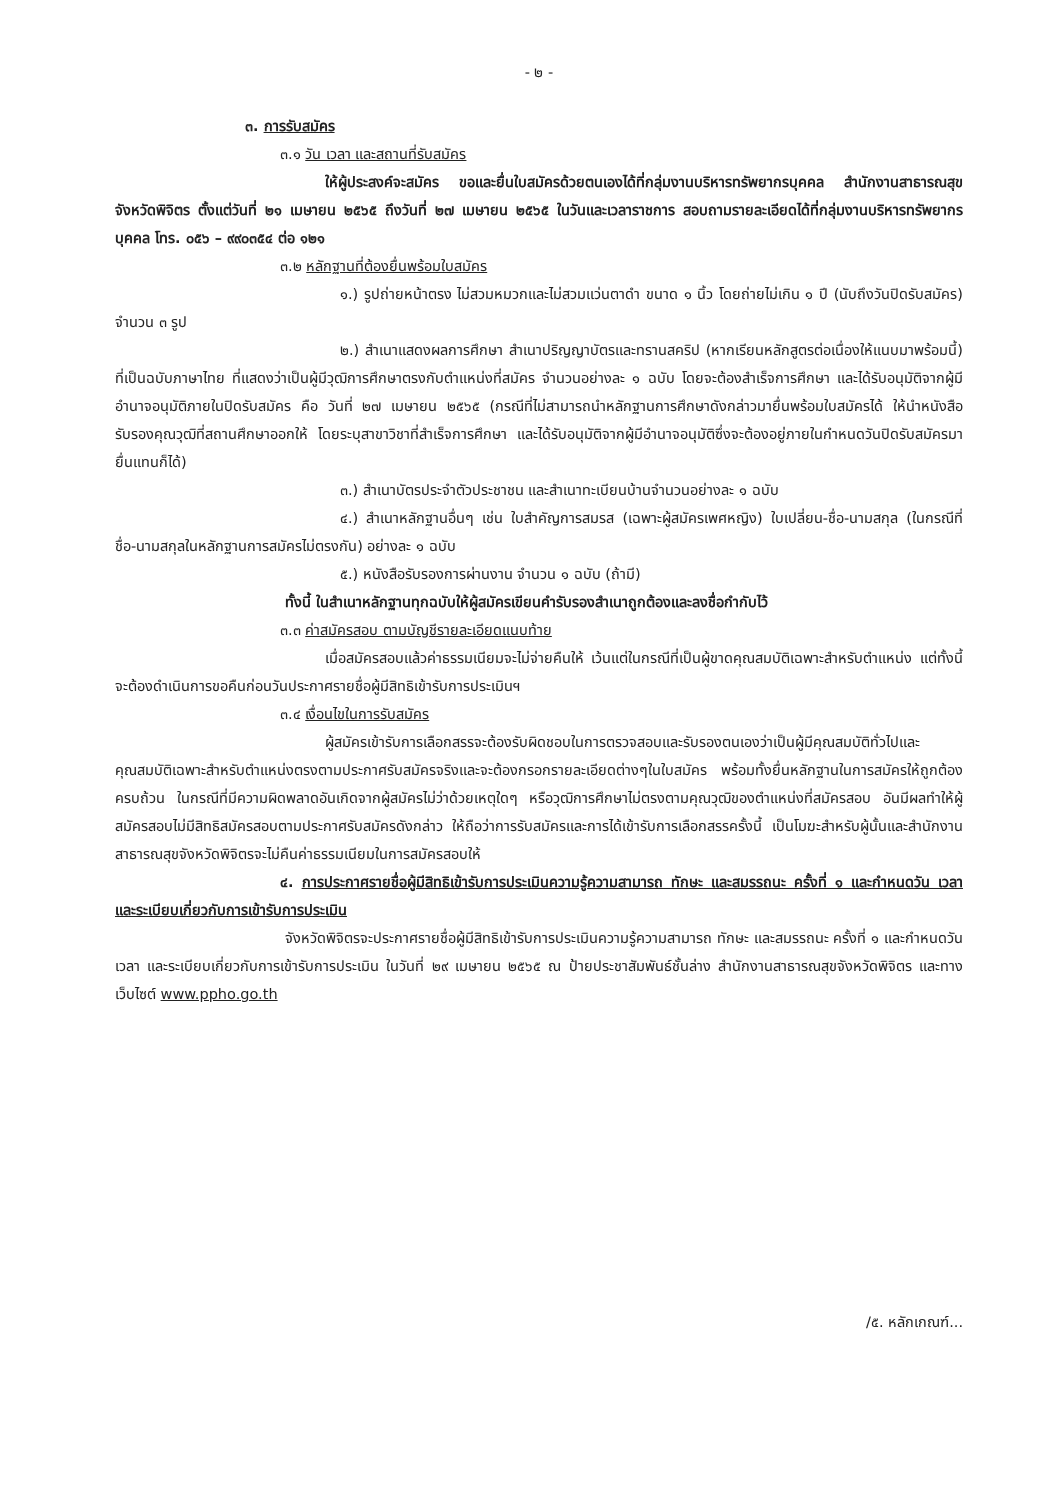- ๒ -
๓. การรับสมัคร
๓.๑ วัน เวลา และสถานที่รับสมัคร
ให้ผู้ประสงค์จะสมัคร ขอและยื่นใบสมัครด้วยตนเองได้ที่กลุ่มงานบริหารทรัพยากรบุคคล สำนักงานสาธารณสุขจังหวัดพิจิตร ตั้งแต่วันที่ ๒๑ เมษายน ๒๕๖๕ ถึงวันที่ ๒๗ เมษายน ๒๕๖๕ ในวันและเวลาราชการ สอบถามรายละเอียดได้ที่กลุ่มงานบริหารทรัพยากรบุคคล โทร. ๐๕๖ – ๙๙๐๓๕๔ ต่อ ๑๒๑
๓.๒ หลักฐานที่ต้องยื่นพร้อมใบสมัคร
๑.) รูปถ่ายหน้าตรง ไม่สวมหมวกและไม่สวมแว่นตาดำ ขนาด ๑ นิ้ว โดยถ่ายไม่เกิน ๑ ปี (นับถึงวันปิดรับสมัคร) จำนวน ๓ รูป
๒.) สำเนาแสดงผลการศึกษา สำเนาปริญญาบัตรและทรานสคริป (หากเรียนหลักสูตรต่อเนื่องให้แนบมาพร้อมนี้) ที่เป็นฉบับภาษาไทย ที่แสดงว่าเป็นผู้มีวุฒิการศึกษาตรงกับตำแหน่งที่สมัคร จำนวนอย่างละ ๑ ฉบับ โดยจะต้องสำเร็จการศึกษา และได้รับอนุมัติจากผู้มีอำนาจอนุมัติภายในปิดรับสมัคร คือ วันที่ ๒๗ เมษายน ๒๕๖๕ (กรณีที่ไม่สามารถนำหลักฐานการศึกษาดังกล่าวมายื่นพร้อมใบสมัครได้ ให้นำหนังสือรับรองคุณวุฒิที่สถานศึกษาออกให้ โดยระบุสาขาวิชาที่สำเร็จการศึกษา และได้รับอนุมัติจากผู้มีอำนาจอนุมัติซึ่งจะต้องอยู่ภายในกำหนดวันปิดรับสมัครมายื่นแทนก็ได้)
๓.) สำเนาบัตรประจำตัวประชาชน และสำเนาทะเบียนบ้านจำนวนอย่างละ ๑ ฉบับ
๔.) สำเนาหลักฐานอื่นๆ เช่น ใบสำคัญการสมรส (เฉพาะผู้สมัครเพศหญิง) ใบเปลี่ยน-ชื่อ-นามสกุล (ในกรณีที่ชื่อ-นามสกุลในหลักฐานการสมัครไม่ตรงกัน) อย่างละ ๑ ฉบับ
๕.) หนังสือรับรองการผ่านงาน จำนวน ๑ ฉบับ (ถ้ามี)
ทั้งนี้ ในสำเนาหลักฐานทุกฉบับให้ผู้สมัครเขียนคำรับรองสำเนาถูกต้องและลงชื่อกำกับไว้
๓.๓ ค่าสมัครสอบ ตามบัญชีรายละเอียดแนบท้าย
เมื่อสมัครสอบแล้วค่าธรรมเนียมจะไม่จ่ายคืนให้ เว้นแต่ในกรณีที่เป็นผู้ขาดคุณสมบัติเฉพาะสำหรับตำแหน่ง แต่ทั้งนี้จะต้องดำเนินการขอคืนก่อนวันประกาศรายชื่อผู้มีสิทธิเข้ารับการประเมินฯ
๓.๔ เงื่อนไขในการรับสมัคร
ผู้สมัครเข้ารับการเลือกสรรจะต้องรับผิดชอบในการตรวจสอบและรับรองตนเองว่าเป็นผู้มีคุณสมบัติทั่วไปและคุณสมบัติเฉพาะสำหรับตำแหน่งตรงตามประกาศรับสมัครจริงและจะต้องกรอกรายละเอียดต่างๆในใบสมัคร พร้อมทั้งยื่นหลักฐานในการสมัครให้ถูกต้องครบถ้วน ในกรณีที่มีความผิดพลาดอันเกิดจากผู้สมัครไม่ว่าด้วยเหตุใดๆ หรือวุฒิการศึกษาไม่ตรงตามคุณวุฒิของตำแหน่งที่สมัครสอบ อันมีผลทำให้ผู้สมัครสอบไม่มีสิทธิสมัครสอบตามประกาศรับสมัครดังกล่าว ให้ถือว่าการรับสมัครและการได้เข้ารับการเลือกสรรครั้งนี้ เป็นโมฆะสำหรับผู้นั้นและสำนักงานสาธารณสุขจังหวัดพิจิตรจะไม่คืนค่าธรรมเนียมในการสมัครสอบให้
๔. การประกาศรายชื่อผู้มีสิทธิเข้ารับการประเมินความรู้ความสามารถ ทักษะ และสมรรถนะ ครั้งที่ ๑ และกำหนดวัน เวลา และระเบียบเกี่ยวกับการเข้ารับการประเมิน
จังหวัดพิจิตรจะประกาศรายชื่อผู้มีสิทธิเข้ารับการประเมินความรู้ความสามารถ ทักษะ และสมรรถนะ ครั้งที่ ๑ และกำหนดวัน เวลา และระเบียบเกี่ยวกับการเข้ารับการประเมิน ในวันที่ ๒๙ เมษายน ๒๕๖๕ ณ ป้ายประชาสัมพันธ์ชั้นล่าง สำนักงานสาธารณสุขจังหวัดพิจิตร และทางเว็บไซต์ www.ppho.go.th
/๕. หลักเกณฑ์...